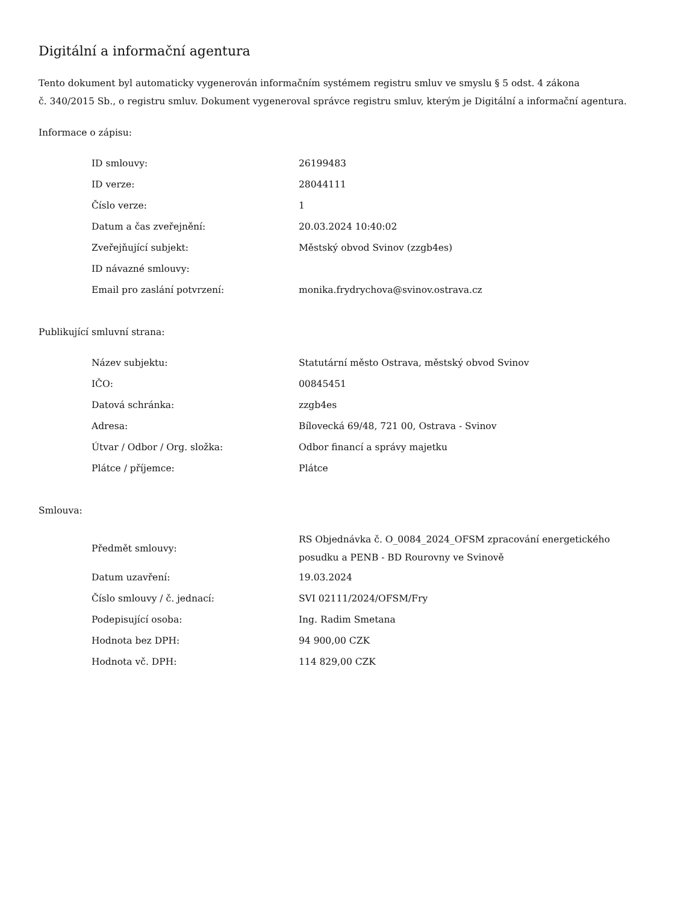Digitální a informační agentura
Tento dokument byl automaticky vygenerován informačním systémem registru smluv ve smyslu § 5 odst. 4 zákona
č. 340/2015 Sb., o registru smluv. Dokument vygeneroval správce registru smluv, kterým je Digitální a informační agentura.
Informace o zápisu:
| ID smlouvy: | 26199483 |
| ID verze: | 28044111 |
| Číslo verze: | 1 |
| Datum a čas zveřejnění: | 20.03.2024 10:40:02 |
| Zveřejňující subjekt: | Městský obvod Svinov (zzgb4es) |
| ID návazné smlouvy: | |
| Email pro zaslání potvrzení: | monika.frydrychova@svinov.ostrava.cz |
Publikující smluvní strana:
| Název subjektu: | Statutární město Ostrava, městský obvod Svinov |
| IČO: | 00845451 |
| Datová schránka: | zzgb4es |
| Adresa: | Bílovecká 69/48, 721 00, Ostrava - Svinov |
| Útvar / Odbor / Org. složka: | Odbor financí a správy majetku |
| Plátce / příjemce: | Plátce |
Smlouva:
| Předmět smlouvy: | RS Objednávka č. O_0084_2024_OFSM zpracování energetického posudku a PENB - BD Rourovny ve Svinově |
| Datum uzavření: | 19.03.2024 |
| Číslo smlouvy / č. jednací: | SVI 02111/2024/OFSM/Fry |
| Podepisující osoba: | Ing. Radim Smetana |
| Hodnota bez DPH: | 94 900,00 CZK |
| Hodnota vč. DPH: | 114 829,00 CZK |